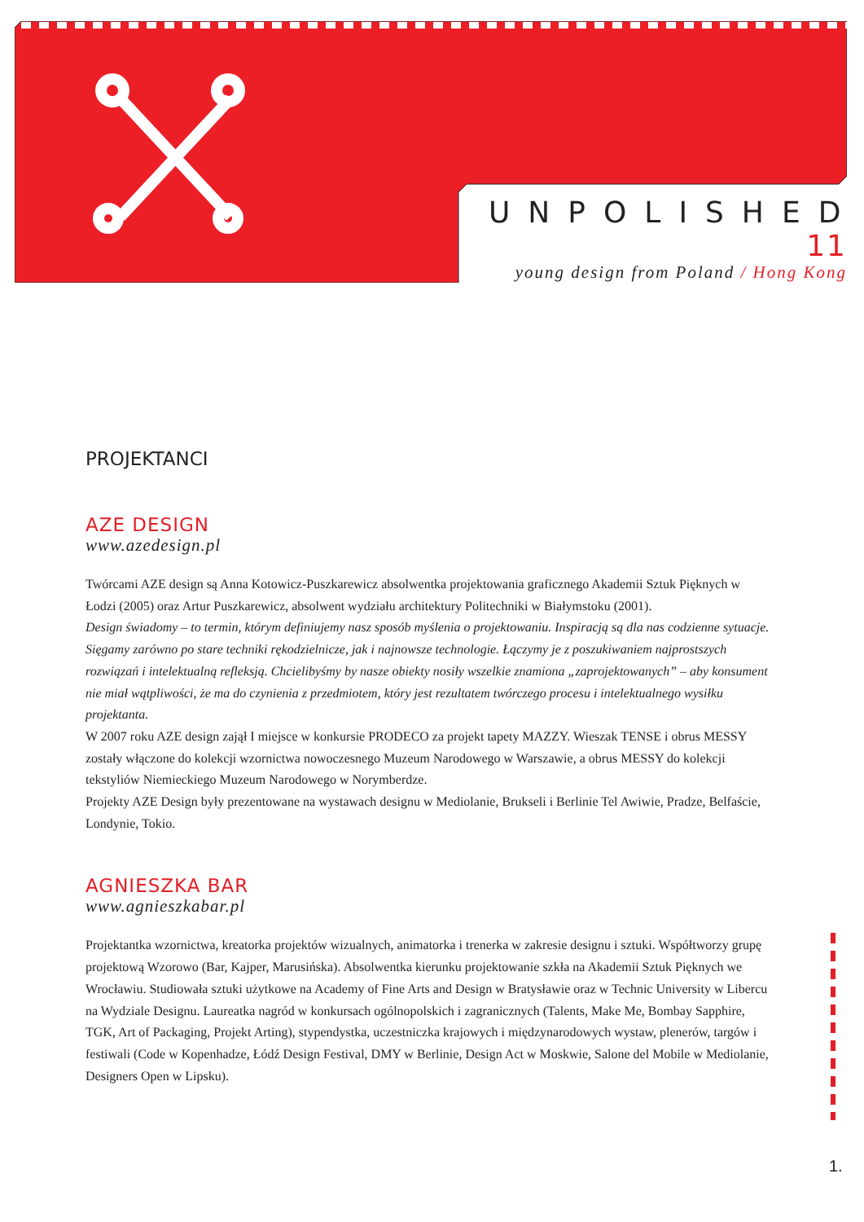UNPOLISHED 11
young design from Poland / Hong Kong
PROJEKTANCI
AZE DESIGN
www.azedesign.pl
Twórcami AZE design są Anna Kotowicz-Puszkarewicz absolwentka projektowania graficznego Akademii Sztuk Pięknych w Łodzi (2005) oraz Artur Puszkarewicz, absolwent wydziału architektury Politechniki w Białymstoku (2001).
Design świadomy – to termin, którym definiujemy nasz sposób myślenia o projektowaniu. Inspiracją są dla nas codzienne sytuacje. Sięgamy zarówno po stare techniki rękodzielnicze, jak i najnowsze technologie. Łączymy je z poszukiwaniem najprostszych rozwiązań i intelektualną refleksją. Chcielibyśmy by nasze obiekty nosiły wszelkie znamiona „zaprojektowanych” – aby konsument nie miał wątpliwości, że ma do czynienia z przedmiotem, który jest rezultatem twórczego procesu i intelektualnego wysiłku projektanta.
W 2007 roku AZE design zajął I miejsce w konkursie PRODECO za projekt tapety MAZZY. Wieszak TENSE i obrus MESSY zostały włączone do kolekcji wzornictwa nowoczesnego Muzeum Narodowego w Warszawie, a obrus MESSY do kolekcji tekstyliów Niemieckiego Muzeum Narodowego w Norymberdze.
Projekty AZE Design były prezentowane na wystawach designu w Mediolanie, Brukseli i Berlinie Tel Awiwie, Pradze, Belfaście, Londynie, Tokio.
AGNIESZKA BAR
www.agnieszkabar.pl
Projektantka wzornictwa, kreatorka projektów wizualnych, animatorka i trenerka w zakresie designu i sztuki. Współtworzy grupę projektową Wzorowo (Bar, Kajper, Marusińska). Absolwentka kierunku projektowanie szkła na Akademii Sztuk Pięknych we Wrocławiu. Studiowała sztuki użytkowe na Academy of Fine Arts and Design w Bratysławie oraz w Technic University w Libercu na Wydziale Designu. Laureatka nagród w konkursach ogólnopolskich i zagranicznych (Talents, Make Me, Bombay Sapphire, TGK, Art of Packaging, Projekt Arting), stypendystka, uczestniczka krajowych i międzynarodowych wystaw, plenerów, targów i festiwali (Code w Kopenhadze, Łódź Design Festival, DMY w Berlinie, Design Act w Moskwie, Salone del Mobile w Mediolanie, Designers Open w Lipsku).
1.